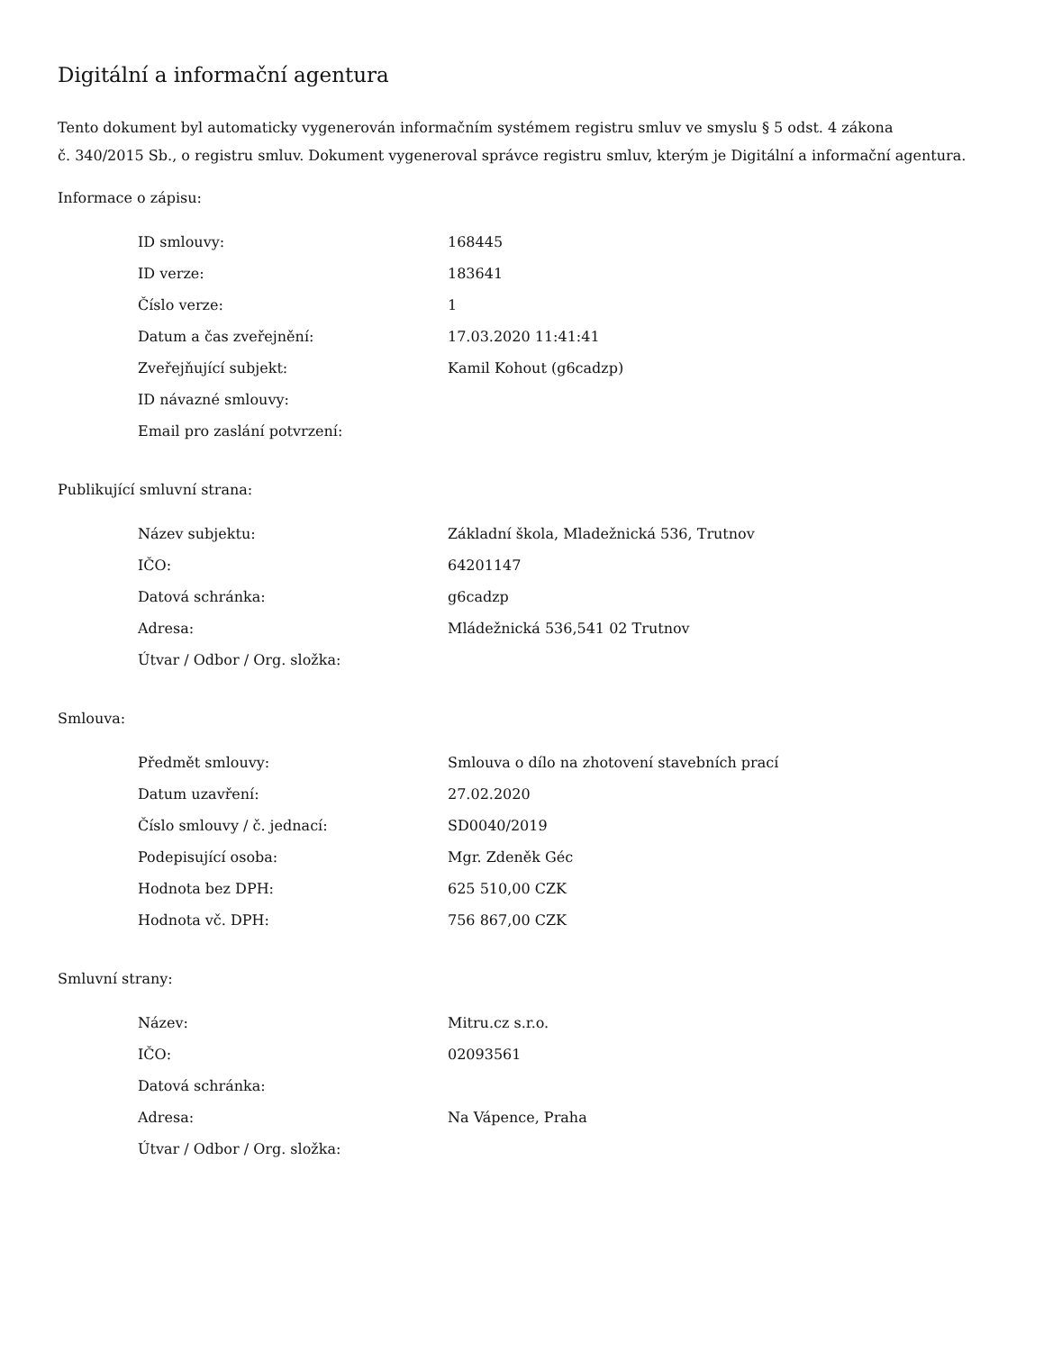Digitální a informační agentura
Tento dokument byl automaticky vygenerován informačním systémem registru smluv ve smyslu § 5 odst. 4 zákona
č. 340/2015 Sb., o registru smluv. Dokument vygeneroval správce registru smluv, kterým je Digitální a informační agentura.
Informace o zápisu:
| ID smlouvy: | 168445 |
| ID verze: | 183641 |
| Číslo verze: | 1 |
| Datum a čas zveřejnění: | 17.03.2020 11:41:41 |
| Zveřejňující subjekt: | Kamil Kohout (g6cadzp) |
| ID návazné smlouvy: | |
| Email pro zaslání potvrzení: | |
Publikující smluvní strana:
| Název subjektu: | Základní škola, Mladežnická 536, Trutnov |
| IČO: | 64201147 |
| Datová schránka: | g6cadzp |
| Adresa: | Mládežnická 536,541 02 Trutnov |
| Útvar / Odbor / Org. složka: | |
Smlouva:
| Předmět smlouvy: | Smlouva o dílo na zhotovení stavebních prací |
| Datum uzavření: | 27.02.2020 |
| Číslo smlouvy / č. jednací: | SD0040/2019 |
| Podepisující osoba: | Mgr. Zdeněk Géc |
| Hodnota bez DPH: | 625 510,00 CZK |
| Hodnota vč. DPH: | 756 867,00 CZK |
Smluvní strany:
| Název: | Mitru.cz s.r.o. |
| IČO: | 02093561 |
| Datová schránka: | |
| Adresa: | Na Vápence, Praha |
| Útvar / Odbor / Org. složka: | |